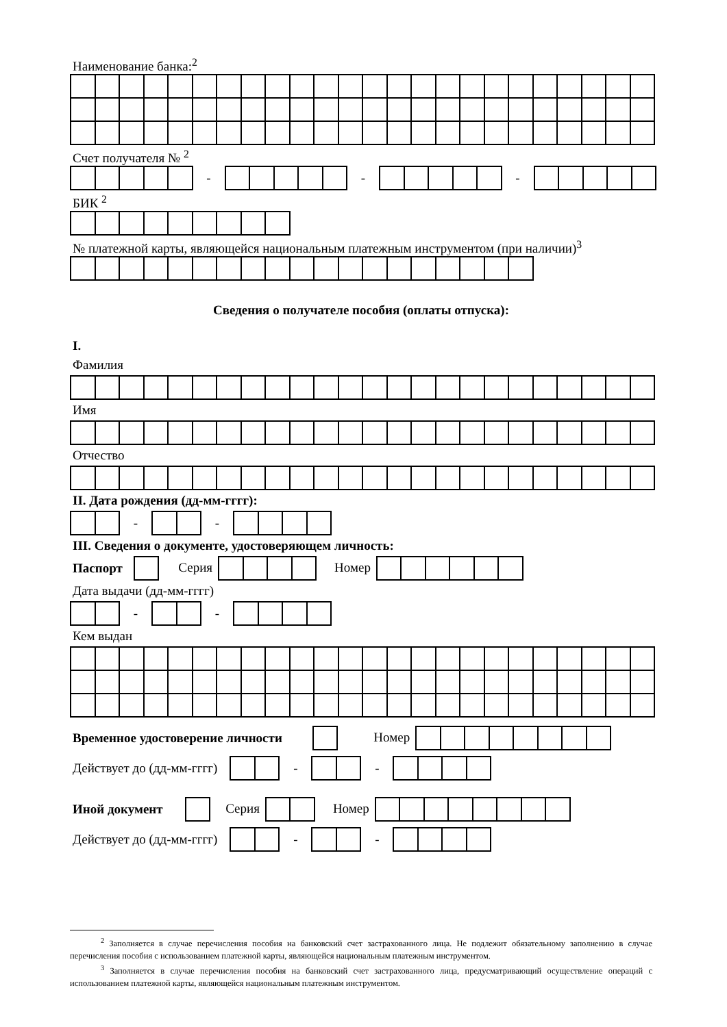Наименование банка:<sup>2</sup>
Счет получателя № <sup>2</sup>
- - -
БИК <sup>2</sup>
№ платежной карты, являющейся национальным платежным инструментом (при наличии)<sup>3</sup>
Сведения о получателе пособия (оплаты отпуска):
I.
Фамилия
Имя
Отчество
II. Дата рождения (дд-мм-гггг):
- -
III. Сведения о документе, удостоверяющем личность:
Паспорт Серия Номер
Дата выдачи (дд-мм-гггг)
- -
Кем выдан
Временное удостоверение личности Номер
Действует до (дд-мм-гггг) - -
Иной документ Серия Номер
Действует до (дд-мм-гггг) - -
<sup>2</sup> Заполняется в случае перечисления пособия на банковский счет застрахованного лица. Не подлежит обязательному заполнению в случае перечисления пособия с использованием платежной карты, являющейся национальным платежным инструментом.
<sup>3</sup> Заполняется в случае перечисления пособия на банковский счет застрахованного лица, предусматривающий осуществление операций с использованием платежной карты, являющейся национальным платежным инструментом.